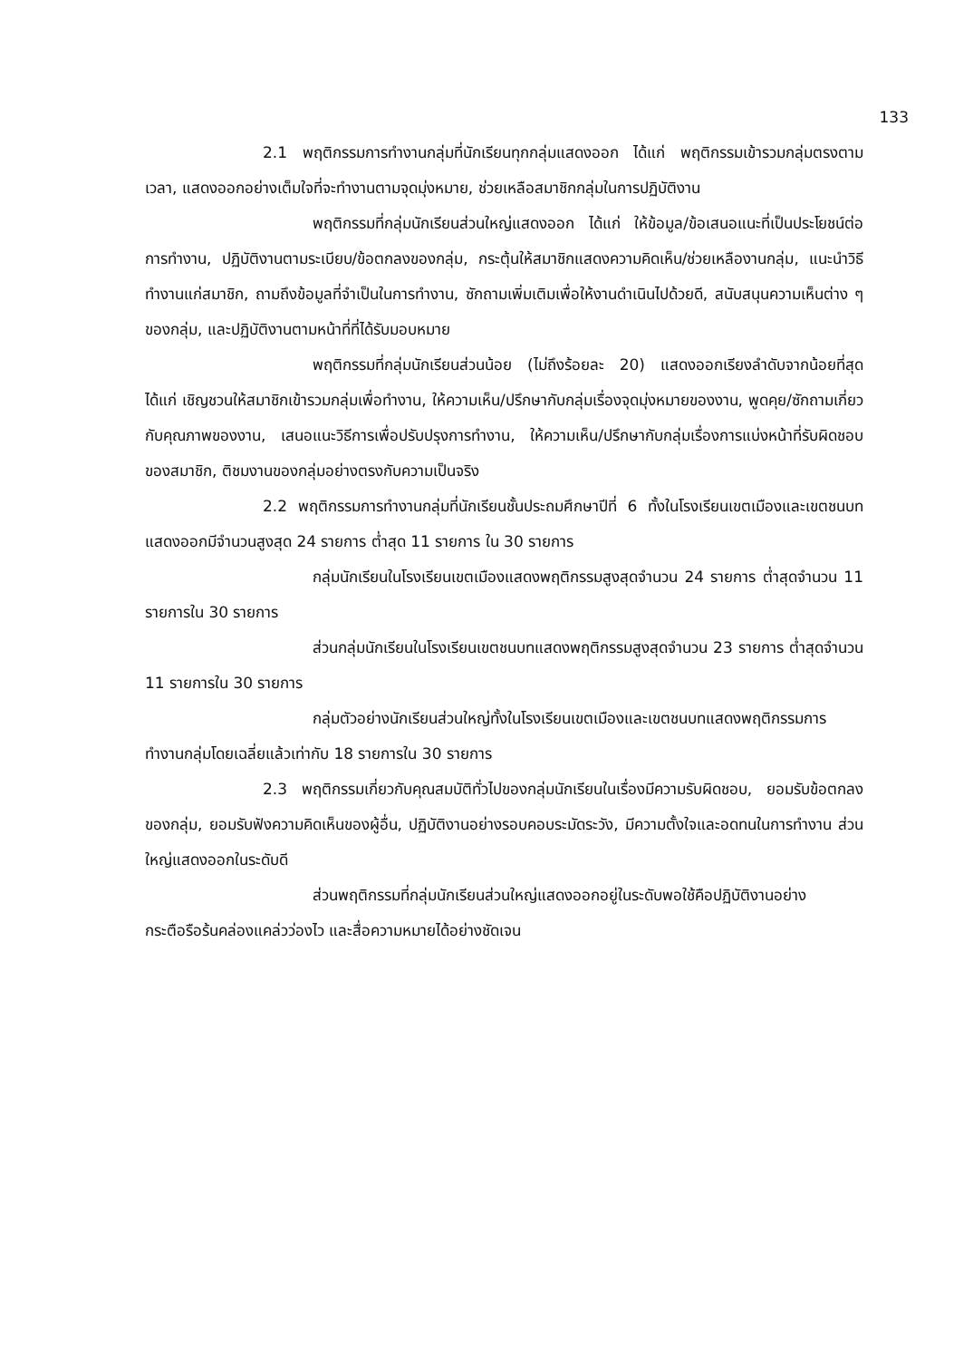133
2.1 พฤติกรรมการทำงานกลุ่มที่นักเรียนทุกกลุ่มแสดงออก ได้แก่ พฤติกรรมเข้ารวมกลุ่มตรงตามเวลา, แสดงออกอย่างเต็มใจที่จะทำงานตามจุดมุ่งหมาย, ช่วยเหลือสมาชิกกลุ่มในการปฏิบัติงาน
พฤติกรรมที่กลุ่มนักเรียนส่วนใหญ่แสดงออก ได้แก่ ให้ข้อมูล/ข้อเสนอแนะที่เป็นประโยชน์ต่อการทำงาน, ปฏิบัติงานตามระเบียบ/ข้อตกลงของกลุ่ม, กระตุ้นให้สมาชิกแสดงความคิดเห็น/ช่วยเหลืองานกลุ่ม, แนะนำวิธีทำงานแก่สมาชิก, ถามถึงข้อมูลที่จำเป็นในการทำงาน, ซักถามเพิ่มเติมเพื่อให้งานดำเนินไปด้วยดี, สนับสนุนความเห็นต่าง ๆ ของกลุ่ม, และปฏิบัติงานตามหน้าที่ที่ได้รับมอบหมาย
พฤติกรรมที่กลุ่มนักเรียนส่วนน้อย (ไม่ถึงร้อยละ 20) แสดงออกเรียงลำดับจากน้อยที่สุด ได้แก่ เชิญชวนให้สมาชิกเข้ารวมกลุ่มเพื่อทำงาน, ให้ความเห็น/ปรึกษากับกลุ่มเรื่องจุดมุ่งหมายของงาน, พูดคุย/ซักถามเกี่ยวกับคุณภาพของงาน, เสนอแนะวิธีการเพื่อปรับปรุงการทำงาน, ให้ความเห็น/ปรึกษากับกลุ่มเรื่องการแบ่งหน้าที่รับผิดชอบของสมาชิก, ติชมงานของกลุ่มอย่างตรงกับความเป็นจริง
2.2 พฤติกรรมการทำงานกลุ่มที่นักเรียนชั้นประถมศึกษาปีที่ 6 ทั้งในโรงเรียนเขตเมืองและเขตชนบทแสดงออกมีจำนวนสูงสุด 24 รายการ ต่ำสุด 11 รายการ ใน 30 รายการ
กลุ่มนักเรียนในโรงเรียนเขตเมืองแสดงพฤติกรรมสูงสุดจำนวน 24 รายการ ต่ำสุดจำนวน 11 รายการใน 30 รายการ
ส่วนกลุ่มนักเรียนในโรงเรียนเขตชนบทแสดงพฤติกรรมสูงสุดจำนวน 23 รายการ ต่ำสุดจำนวน 11 รายการใน 30 รายการ
กลุ่มตัวอย่างนักเรียนส่วนใหญ่ทั้งในโรงเรียนเขตเมืองและเขตชนบทแสดงพฤติกรรมการทำงานกลุ่มโดยเฉลี่ยแล้วเท่ากับ 18 รายการใน 30 รายการ
2.3 พฤติกรรมเกี่ยวกับคุณสมบัติทั่วไปของกลุ่มนักเรียนในเรื่องมีความรับผิดชอบ, ยอมรับข้อตกลงของกลุ่ม, ยอมรับฟังความคิดเห็นของผู้อื่น, ปฏิบัติงานอย่างรอบคอบระมัดระวัง, มีความตั้งใจและอดทนในการทำงาน ส่วนใหญ่แสดงออกในระดับดี
ส่วนพฤติกรรมที่กลุ่มนักเรียนส่วนใหญ่แสดงออกอยู่ในระดับพอใช้คือปฏิบัติงานอย่างกระตือรือร้นคล่องแคล่วว่องไว และสื่อความหมายได้อย่างชัดเจน